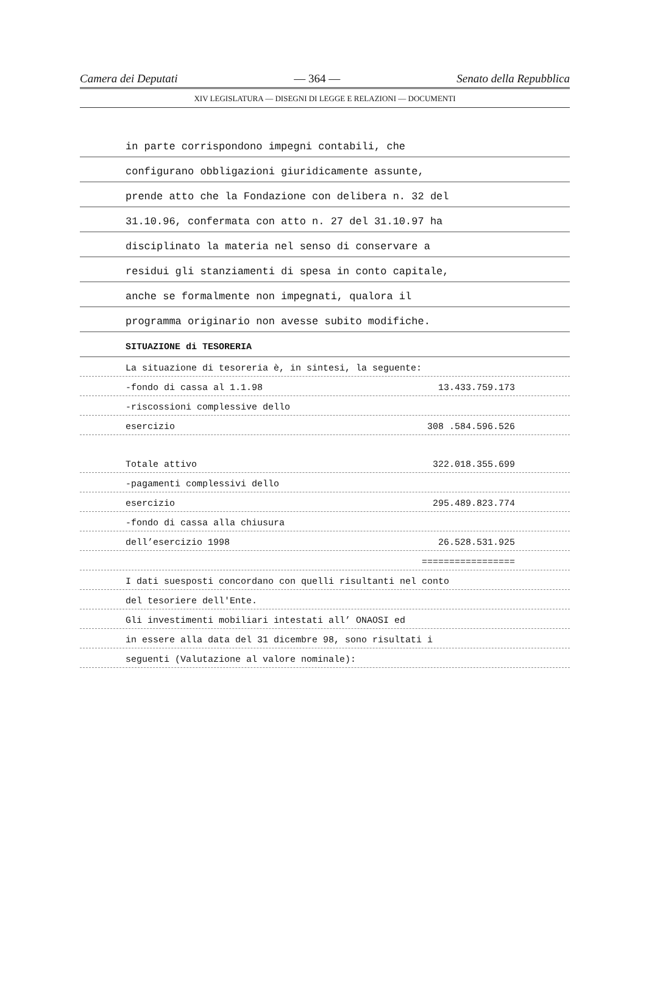Camera dei Deputati — 364 — Senato della Repubblica
XIV LEGISLATURA — DISEGNI DI LEGGE E RELAZIONI — DOCUMENTI
in parte corrispondono impegni contabili, che
configurano obbligazioni giuridicamente assunte,
prende atto che la Fondazione con delibera n. 32 del
31.10.96, confermata con atto n. 27 del 31.10.97 ha
disciplinato la materia nel senso di conservare a
residui gli stanziamenti di spesa in conto capitale,
anche se formalmente non impegnati, qualora il
programma originario non avesse subito modifiche.
SITUAZIONE di TESORERIA
La situazione di tesoreria è, in sintesi, la seguente:
-fondo di cassa al 1.1.98 13.433.759.173
-riscossioni complessive dello
esercizio 308 .584.596.526
Totale attivo 322.018.355.699
-pagamenti complessivi dello
esercizio 295.489.823.774
-fondo di cassa alla chiusura
dell’esercizio 1998 26.528.531.925
=================
I dati suesposti concordano con quelli risultanti nel conto
del tesoriere dell'Ente.
Gli investimenti mobiliari intestati all’ ONAOSI ed
in essere alla data del 31 dicembre 98, sono risultati i
seguenti (Valutazione al valore nominale):